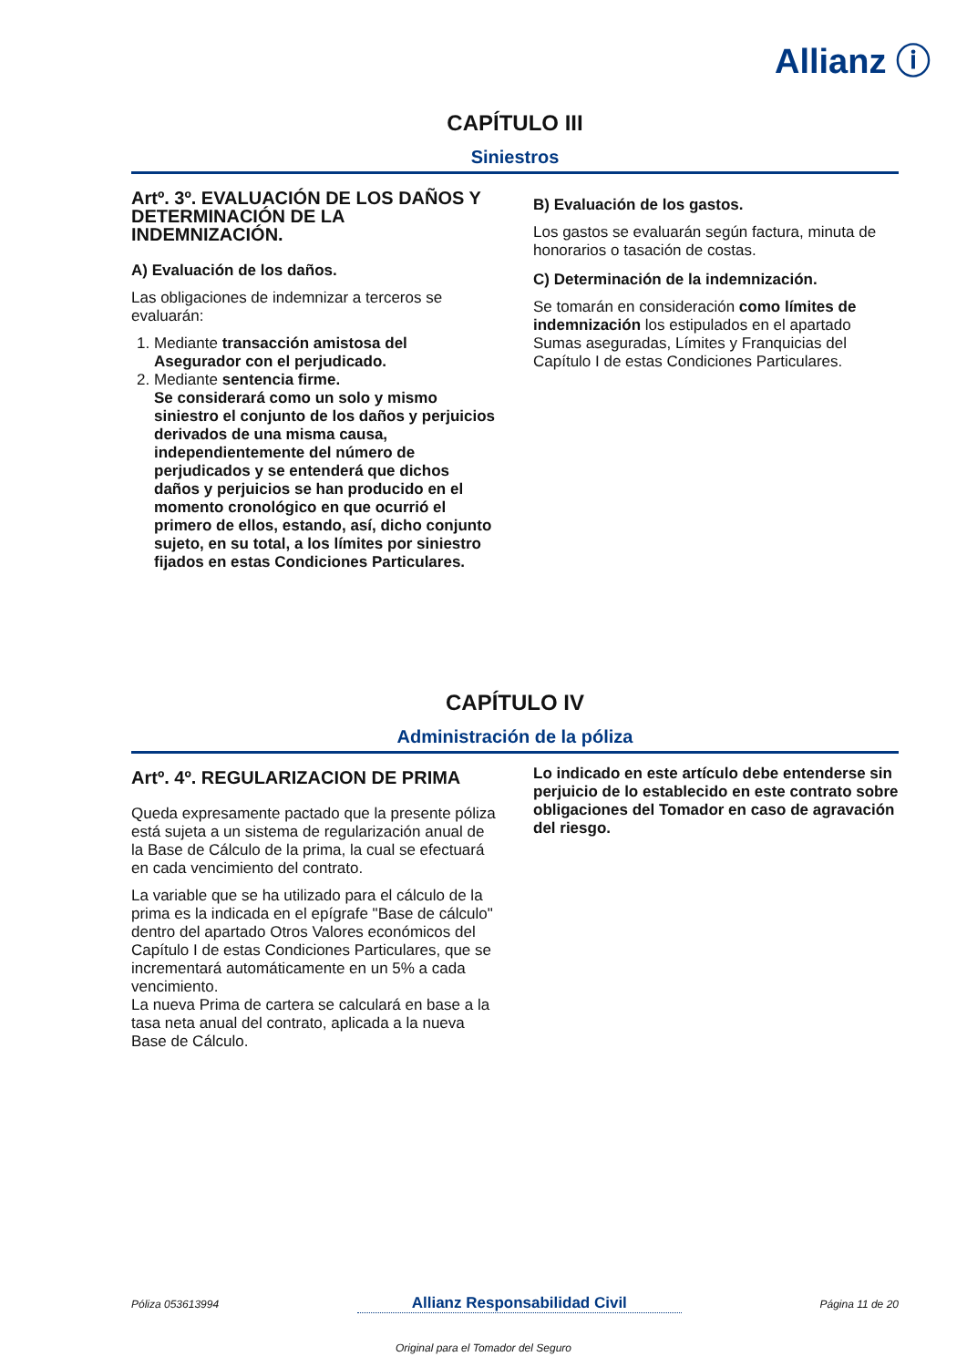Allianz ⓘ
CAPÍTULO III
Siniestros
Artº. 3º. EVALUACIÓN DE LOS DAÑOS Y DETERMINACIÓN DE LA INDEMNIZACIÓN.
A) Evaluación de los daños.
Las obligaciones de indemnizar a terceros se evaluarán:
1. Mediante transacción amistosa del Asegurador con el perjudicado.
2. Mediante sentencia firme.
Se considerará como un solo y mismo siniestro el conjunto de los daños y perjuicios derivados de una misma causa, independientemente del número de perjudicados y se entenderá que dichos daños y perjuicios se han producido en el momento cronológico en que ocurrió el primero de ellos, estando, así, dicho conjunto sujeto, en su total, a los límites por siniestro fijados en estas Condiciones Particulares.
B) Evaluación de los gastos.
Los gastos se evaluarán según factura, minuta de honorarios o tasación de costas.
C) Determinación de la indemnización.
Se tomarán en consideración como límites de indemnización los estipulados en el apartado Sumas aseguradas, Límites y Franquicias del Capítulo I de estas Condiciones Particulares.
CAPÍTULO IV
Administración de la póliza
Artº. 4º. REGULARIZACION DE PRIMA
Queda expresamente pactado que la presente póliza está sujeta a un sistema de regularización anual de la Base de Cálculo de la prima, la cual se efectuará en cada vencimiento del contrato.
La variable que se ha utilizado para el cálculo de la prima es la indicada en el epígrafe "Base de cálculo" dentro del apartado Otros Valores económicos del Capítulo I de estas Condiciones Particulares, que se incrementará automáticamente en un 5% a cada vencimiento.
La nueva Prima de cartera se calculará en base a la tasa neta anual del contrato, aplicada a la nueva Base de Cálculo.
Lo indicado en este artículo debe entenderse sin perjuicio de lo establecido en este contrato sobre obligaciones del Tomador en caso de agravación del riesgo.
Póliza 053613994 Allianz Responsabilidad Civil Página 11 de 20
Original para el Tomador del Seguro